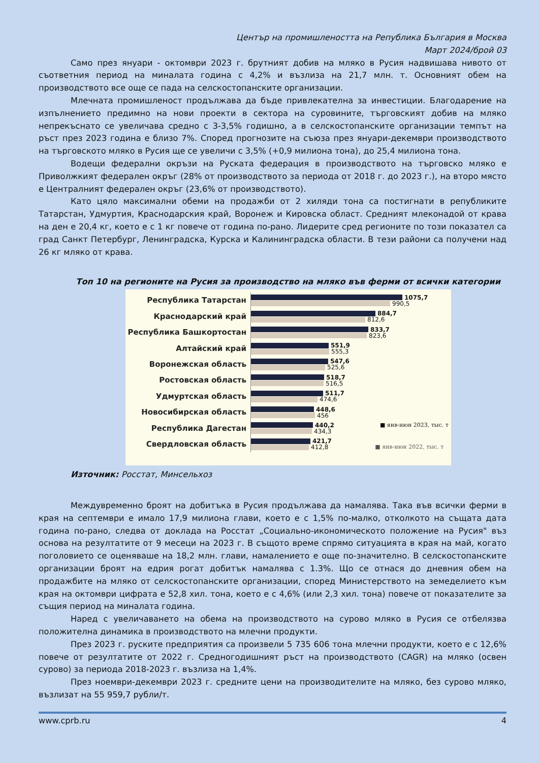Център на промишлеността на Република България в Москва
Март 2024/брой 03
Само през януари - октомври 2023 г. брутният добив на мляко в Русия надвишава нивото от съответния период на миналата година с 4,2% и възлиза на 21,7 млн. т. Основният обем на производството все още се пада на селскостопанските организации.
Млечната промишленост продължава да бъде привлекателна за инвестиции. Благодарение на изпълнението предимно на нови проекти в сектора на суровините, търговският добив на мляко непрекъснато се увеличава средно с 3-3,5% годишно, а в селскостопанските организации темпът на ръст през 2023 година е близо 7%. Според прогнозите на съюза през януари-декември производството на търговското мляко в Русия ще се увеличи с 3,5% (+0,9 милиона тона), до 25,4 милиона тона.
Водещи федерални окръзи на Руската федерация в производството на търговско мляко е Приволжкият федерален окръг (28% от производството за периода от 2018 г. до 2023 г.), на второ място е Централният федерален окръг (23,6% от производството).
Като цяло максимални обеми на продажби от 2 хиляди тона са постигнати в републиките Татарстан, Удмуртия, Краснодарския край, Воронеж и Кировска област. Средният млеконадой от крава на ден е 20,4 кг, което е с 1 кг повече от година по-рано. Лидерите сред регионите по този показател са град Санкт Петербург, Ленинградска, Курска и Калининградска области. В тези райони са получени над 26 кг мляко от крава.
Топ 10 на регионите на Русия за производство на мляко във ферми от всички категории
Республика Татарстан
1075,7
990,5
Краснодарский край
884,7
812,6
Республика Башкортостан
833,7
823,6
Алтайский край
551,9
555,3
Воронежская область
547,6
525,6
Ростовская область
518,7
516,5
Удмуртская область
511,7
474,6
Новосибирская область
448,6
456
Республика Дагестан
440,2 ■ янв-июн 2023, тыс. т
434,3
Свердловская область
421,7
412,8 ■ янв-июн 2022, тыс. т
Източник: Росстат, Минсельхоз
Междувременно броят на добитъка в Русия продължава да намалява. Така във всички ферми в края на септември е имало 17,9 милиона глави, което е с 1,5% по-малко, отколкото на същата дата година по-рано, следва от доклада на Росстат „Социально-икономическото положение на Русия" въз основа на резултатите от 9 месеци на 2023 г. В същото време спрямо ситуацията в края на май, когато поголовието се оценяваше на 18,2 млн. глави, намалението е още по-значително. В селскостопанските организации броят на едрия рогат добитък намалява с 1.3%. Що се отнася до дневния обем на продажбите на мляко от селскостопанските организации, според Министерството на земеделието към края на октомври цифрата е 52,8 хил. тона, което е с 4,6% (или 2,3 хил. тона) повече от показателите за същия период на миналата година.
Наред с увеличаването на обема на производството на сурово мляко в Русия се отбелязва положителна динамика в производството на млечни продукти.
През 2023 г. руските предприятия са произвели 5 735 606 тона млечни продукти, което е с 12,6% повече от резултатите от 2022 г. Средногодишният ръст на производството (CAGR) на мляко (освен сурово) за периода 2018-2023 г. възлиза на 1,4%.
През ноември-декември 2023 г. средните цени на производителите на мляко, без сурово мляко, възлизат на 55 959,7 рубли/т.
www.cprb.ru 4